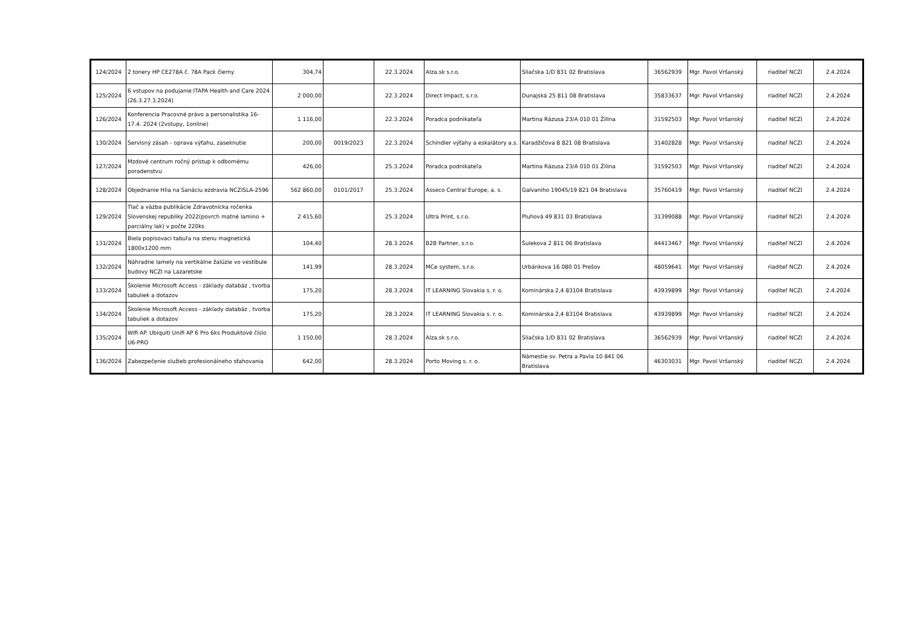| 124/2024 | 2 tonery HP CE278A č. 78A Pack čierny | 304,74 | | 22.3.2024 | Alza.sk s.r.o. | Sliačska 1/D 831 02 Bratislava | 36562939 | Mgr. Pavol Vršanský | riaditeľ NCZI | 2.4.2024 |
| 125/2024 | 6 vstupov na podujanie ITAPA Health and Care 2024 (26.3.27.3.2024) | 2 000,00 | | 22.3.2024 | Direct Impact, s.r.o. | Dunajská 25 811 08 Bratislava | 35833637 | Mgr. Pavol Vršanský | riaditeľ NCZI | 2.4.2024 |
| 126/2024 | Konferencia Pracovné právo a personalistika 16-17.4. 2024 (2vstupy, 1online) | 1 116,00 | | 22.3.2024 | Poradca podnikateľa | Martina Rázusa 23/A 010 01 Žilina | 31592503 | Mgr. Pavol Vršanský | riaditeľ NCZI | 2.4.2024 |
| 130/2024 | Servisný zásah - oprava výťahu, zaseknutie | 200,00 | 0019/2023 | 22.3.2024 | Schindler výťahy a eskalátory a.s. | Karadžičova 8 821 08 Bratislava | 31402828 | Mgr. Pavol Vršanský | riaditeľ NCZI | 2.4.2024 |
| 127/2024 | Mzdové centrum ročný prístup k odbornému poradenstvu | 426,00 | | 25.3.2024 | Poradca podnikateľa | Martina Rázusa 23/A 010 01 Žilina | 31592503 | Mgr. Pavol Vršanský | riaditeľ NCZI | 2.4.2024 |
| 128/2024 | Objednanie Hlia na Sanáciu ezdravia NCZISLA-2596 | 562 860,00 | 0101/2017 | 25.3.2024 | Asseco Central Europe, a. s. | Galvaniho 19045/19 821 04 Bratislava | 35760419 | Mgr. Pavol Vršanský | riaditeľ NCZI | 2.4.2024 |
| 129/2024 | Tlač a väzba publikácie Zdravotnícka ročenka Slovenskej republiky 2022(povrch matné lamino + parciálny lak) v počte 220ks | 2 415,60 | | 25.3.2024 | Ultra Print, s.r.o. | Pluhová 49 831 03 Bratislava | 31399088 | Mgr. Pavol Vršanský | riaditeľ NCZI | 2.4.2024 |
| 131/2024 | Biela popisovaci tabuľa na stenu magnetická 1800x1200 mm | 104,40 | | 28.3.2024 | B2B Partner, s.r.o. | Šulekova 2 811 06 Bratislava | 44413467 | Mgr. Pavol Vršanský | riaditeľ NCZI | 2.4.2024 |
| 132/2024 | Náhradne lamely na vertikálne žalúzie vo vestibule budovy NCZI na Lazaretske | 141,99 | | 28.3.2024 | MCe system, s.r.o. | Urbánkova 16 080 01 Prešov | 48059641 | Mgr. Pavol Vršanský | riaditeľ NCZI | 2.4.2024 |
| 133/2024 | Školenie Microsoft Access - základy databáz , tvorba tabuliek a dotazov | 175,20 | | 28.3.2024 | IT LEARNING Slovakia s. r. o. | Kominárska 2,4 83104 Bratislava | 43939899 | Mgr. Pavol Vršanský | riaditeľ NCZI | 2.4.2024 |
| 134/2024 | Školenie Microsoft Access - základy databáz , tvorba tabuliek a dotazov | 175,20 | | 28.3.2024 | IT LEARNING Slovakia s. r. o. | Kominárska 2,4 83104 Bratislava | 43939899 | Mgr. Pavol Vršanský | riaditeľ NCZI | 2.4.2024 |
| 135/2024 | WIfi AP. Ubiquiti Unifi AP 6 Pro 6ks Produktové číslo U6-PRO | 1 150,00 | | 28.3.2024 | Alza.sk s.r.o. | Sliačska 1/D 831 02 Bratislava | 36562939 | Mgr. Pavol Vršanský | riaditeľ NCZI | 2.4.2024 |
| 136/2024 | Zabezpečenie služieb profesionálneho sťahovania | 642,00 | | 28.3.2024 | Porto Moving s. r. o. | Námestie sv. Petra a Pavla 10 841 06 Bratislava | 46303031 | Mgr. Pavol Vršanský | riaditeľ NCZI | 2.4.2024 |